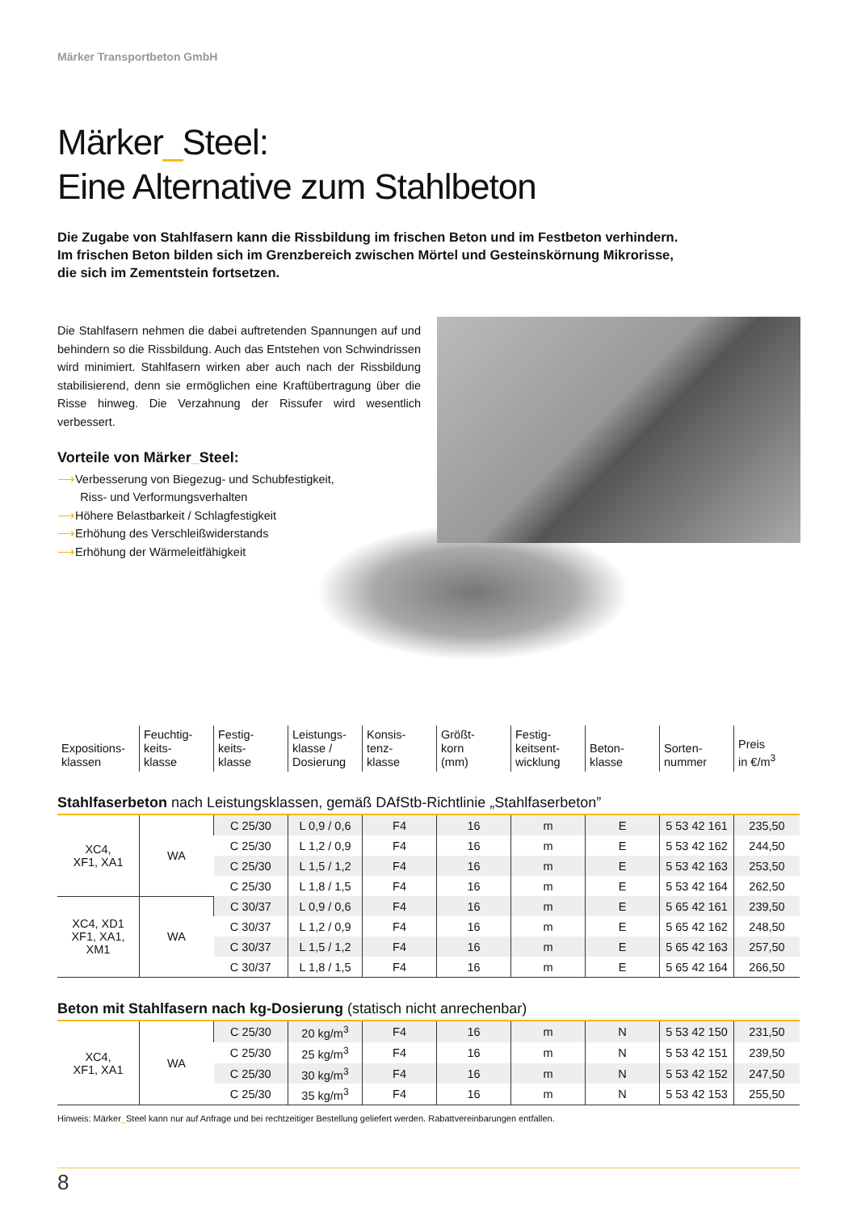Märker Transportbeton GmbH
Märker_Steel:
Eine Alternative zum Stahlbeton
Die Zugabe von Stahlfasern kann die Rissbildung im frischen Beton und im Festbeton verhindern.
Im frischen Beton bilden sich im Grenzbereich zwischen Mörtel und Gesteinskörnung Mikrorisse,
die sich im Zementstein fortsetzen.
Die Stahlfasern nehmen die dabei auftretenden Spannungen auf und behindern so die Rissbildung. Auch das Entstehen von Schwindrissen wird minimiert. Stahlfasern wirken aber auch nach der Rissbildung stabilisierend, denn sie ermöglichen eine Kraftübertragung über die Risse hinweg. Die Verzahnung der Rissufer wird wesentlich verbessert.
Vorteile von Märker_Steel:
⟶Verbesserung von Biegezug- und Schubfestigkeit,
Riss- und Verformungsverhalten
⟶Höhere Belastbarkeit / Schlagfestigkeit
⟶Erhöhung des Verschleißwiderstands
⟶Erhöhung der Wärmeleitfähigkeit
| Expositions- klassen | Feuchtig- keits- klasse | Festig- keits- klasse | Leistungs- klasse / Dosierung | Konsis- tenz- klasse | Größt- korn (mm) | Festig- keitsent- wicklung | Beton- klasse | Sorten- nummer | Preis in €/m<sup>3</sup> |
| --- | --- | --- | --- | --- | --- | --- | --- | --- | --- |
Stahlfaserbeton nach Leistungsklassen, gemäß DAfStb-Richtlinie „Stahlfaserbeton”
| XC4, XF1, XA1 | WA | C 25/30 | L 0,9 / 0,6 | F4 | 16 | m | E | 5 53 42 161 | 235,50 |
| | | C 25/30 | L 1,2 / 0,9 | F4 | 16 | m | E | 5 53 42 162 | 244,50 |
| | | C 25/30 | L 1,5 / 1,2 | F4 | 16 | m | E | 5 53 42 163 | 253,50 |
| | | C 25/30 | L 1,8 / 1,5 | F4 | 16 | m | E | 5 53 42 164 | 262,50 |
| XC4, XD1 XF1, XA1, XM1 | WA | C 30/37 | L 0,9 / 0,6 | F4 | 16 | m | E | 5 65 42 161 | 239,50 |
| | | C 30/37 | L 1,2 / 0,9 | F4 | 16 | m | E | 5 65 42 162 | 248,50 |
| | | C 30/37 | L 1,5 / 1,2 | F4 | 16 | m | E | 5 65 42 163 | 257,50 |
| | | C 30/37 | L 1,8 / 1,5 | F4 | 16 | m | E | 5 65 42 164 | 266,50 |
Beton mit Stahlfasern nach kg-Dosierung (statisch nicht anrechenbar)
| XC4, XF1, XA1 | WA | C 25/30 | 20 kg/m<sup>3</sup> | F4 | 16 | m | N | 5 53 42 150 | 231,50 |
| | | C 25/30 | 25 kg/m<sup>3</sup> | F4 | 16 | m | N | 5 53 42 151 | 239,50 |
| | | C 25/30 | 30 kg/m<sup>3</sup> | F4 | 16 | m | N | 5 53 42 152 | 247,50 |
| | | C 25/30 | 35 kg/m<sup>3</sup> | F4 | 16 | m | N | 5 53 42 153 | 255,50 |
Hinweis: Märker_Steel kann nur auf Anfrage und bei rechtzeitiger Bestellung geliefert werden. Rabattvereinbarungen entfallen.
8